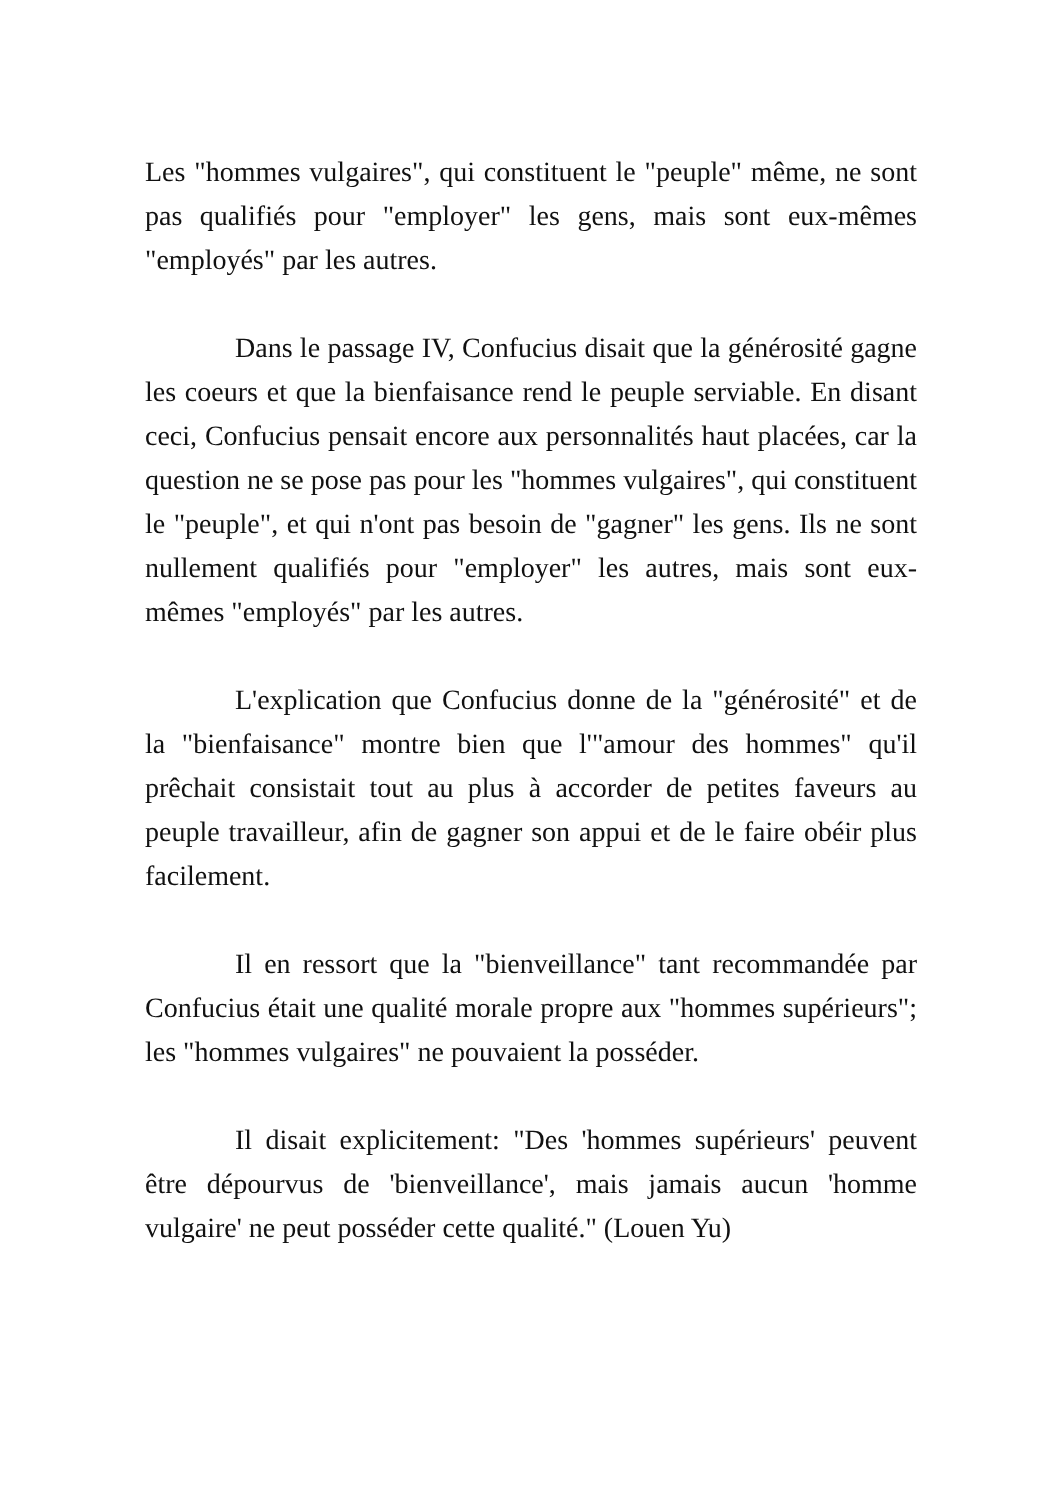Les "hommes vulgaires", qui constituent le "peuple" même, ne sont pas qualifiés pour "employer" les gens, mais sont eux-mêmes "employés" par les autres.
Dans le passage IV, Confucius disait que la générosité gagne les coeurs et que la bienfaisance rend le peuple serviable. En disant ceci, Confucius pensait encore aux personnalités haut placées, car la question ne se pose pas pour les "hommes vulgaires", qui constituent le "peuple", et qui n'ont pas besoin de "gagner" les gens. Ils ne sont nullement qualifiés pour "employer" les autres, mais sont eux-mêmes "employés" par les autres.
L'explication que Confucius donne de la "générosité" et de la "bienfaisance" montre bien que l'"amour des hommes" qu'il prêchait consistait tout au plus à accorder de petites faveurs au peuple travailleur, afin de gagner son appui et de le faire obéir plus facilement.
Il en ressort que la "bienveillance" tant recommandée par Confucius était une qualité morale propre aux "hommes supérieurs"; les "hommes vulgaires" ne pouvaient la posséder.
Il disait explicitement: "Des 'hommes supérieurs' peuvent être dépourvus de 'bienveillance', mais jamais aucun 'homme vulgaire' ne peut posséder cette qualité." (Louen Yu)